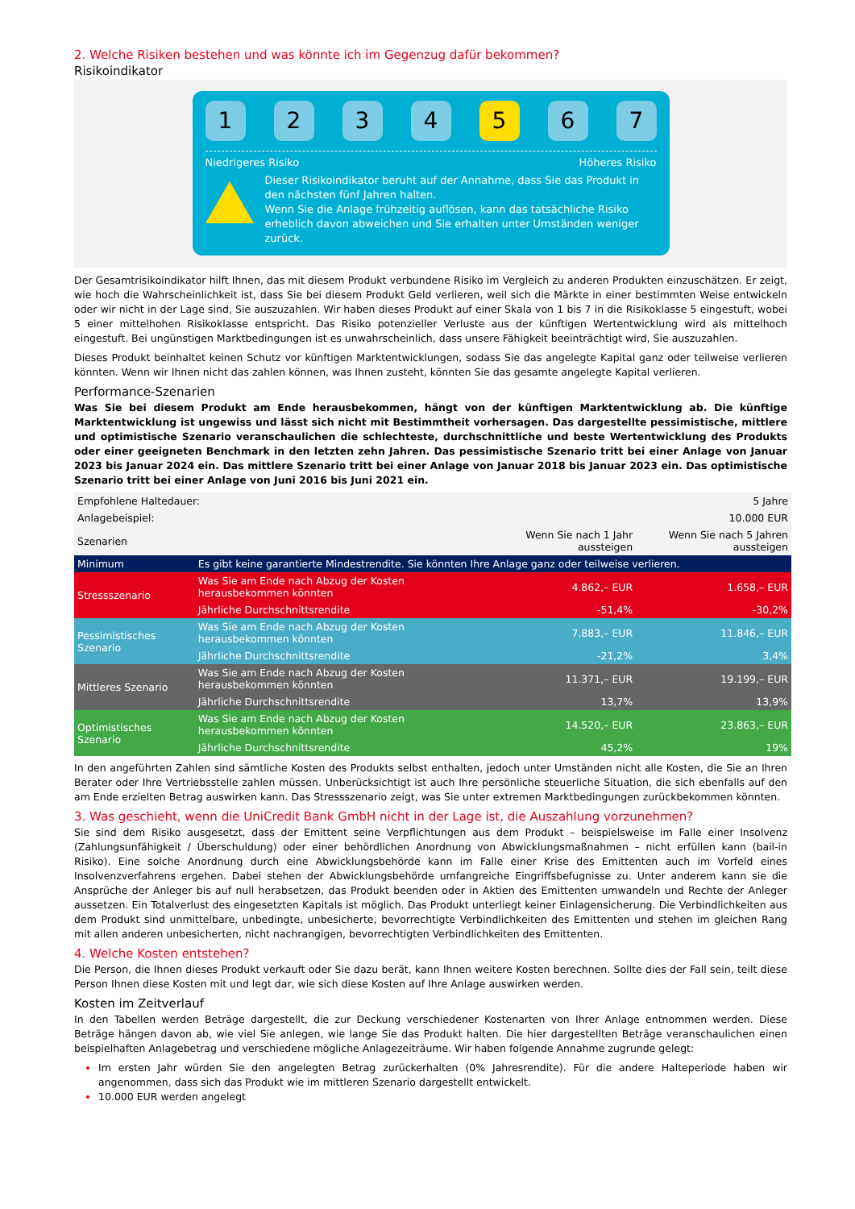2. Welche Risiken bestehen und was könnte ich im Gegenzug dafür bekommen?
Risikoindikator
1234 5 6 7
Niedrigeres Risiko Höheres Risiko
Dieser Risikoindikator beruht auf der Annahme, dass Sie das Produkt in den nächsten fünf Jahren halten.
Wenn Sie die Anlage frühzeitig auflösen, kann das tatsächliche Risiko erheblich davon abweichen und Sie erhalten unter Umständen weniger zurück.
Der Gesamtrisikoindikator hilft Ihnen, das mit diesem Produkt verbundene Risiko im Vergleich zu anderen Produkten einzuschätzen. Er zeigt, wie hoch die Wahrscheinlichkeit ist, dass Sie bei diesem Produkt Geld verlieren, weil sich die Märkte in einer bestimmten Weise entwickeln oder wir nicht in der Lage sind, Sie auszuzahlen. Wir haben dieses Produkt auf einer Skala von 1 bis 7 in die Risikoklasse 5 eingestuft, wobei 5 einer mittelhohen Risikoklasse entspricht. Das Risiko potenzieller Verluste aus der künftigen Wertentwicklung wird als mittelhoch eingestuft. Bei ungünstigen Marktbedingungen ist es unwahrscheinlich, dass unsere Fähigkeit beeinträchtigt wird, Sie auszuzahlen.
Dieses Produkt beinhaltet keinen Schutz vor künftigen Marktentwicklungen, sodass Sie das angelegte Kapital ganz oder teilweise verlieren könnten. Wenn wir Ihnen nicht das zahlen können, was Ihnen zusteht, könnten Sie das gesamte angelegte Kapital verlieren.
Performance-Szenarien
Was Sie bei diesem Produkt am Ende herausbekommen, hängt von der künftigen Marktentwicklung ab. Die künftige Marktentwicklung ist ungewiss und lässt sich nicht mit Bestimmtheit vorhersagen. Das dargestellte pessimistische, mittlere und optimistische Szenario veranschaulichen die schlechteste, durchschnittliche und beste Wertentwicklung des Produkts oder einer geeigneten Benchmark in den letzten zehn Jahren. Das pessimistische Szenario tritt bei einer Anlage von Januar 2023 bis Januar 2024 ein. Das mittlere Szenario tritt bei einer Anlage von Januar 2018 bis Januar 2023 ein. Das optimistische Szenario tritt bei einer Anlage von Juni 2016 bis Juni 2021 ein.
| Empfohlene Haltedauer: | | | 5 Jahre |
| Anlagebeispiel: | | | 10.000 EUR |
| Szenarien | | Wenn Sie nach 1 Jahr aussteigen | Wenn Sie nach 5 Jahren aussteigen |
| Minimum | Es gibt keine garantierte Mindestrendite. Sie könnten Ihre Anlage ganz oder teilweise verlieren. | | |
| Stressszenario | Was Sie am Ende nach Abzug der Kosten herausbekommen könnten | 4.862,– EUR | 1.658,– EUR |
| | Jährliche Durchschnittsrendite | -51,4% | -30,2% |
| Pessimistisches Szenario | Was Sie am Ende nach Abzug der Kosten herausbekommen könnten | 7.883,– EUR | 11.846,– EUR |
| | Jährliche Durchschnittsrendite | -21,2% | 3,4% |
| Mittleres Szenario | Was Sie am Ende nach Abzug der Kosten herausbekommen könnten | 11.371,– EUR | 19.199,– EUR |
| | Jährliche Durchschnittsrendite | 13,7% | 13,9% |
| Optimistisches Szenario | Was Sie am Ende nach Abzug der Kosten herausbekommen könnten | 14.520,– EUR | 23.863,– EUR |
| | Jährliche Durchschnittsrendite | 45,2% | 19% |
In den angeführten Zahlen sind sämtliche Kosten des Produkts selbst enthalten, jedoch unter Umständen nicht alle Kosten, die Sie an Ihren Berater oder Ihre Vertriebsstelle zahlen müssen. Unberücksichtigt ist auch Ihre persönliche steuerliche Situation, die sich ebenfalls auf den am Ende erzielten Betrag auswirken kann. Das Stressszenario zeigt, was Sie unter extremen Marktbedingungen zurückbekommen könnten.
3. Was geschieht, wenn die UniCredit Bank GmbH nicht in der Lage ist, die Auszahlung vorzunehmen?
Sie sind dem Risiko ausgesetzt, dass der Emittent seine Verpflichtungen aus dem Produkt – beispielsweise im Falle einer Insolvenz (Zahlungsunfähigkeit / Überschuldung) oder einer behördlichen Anordnung von Abwicklungsmaßnahmen – nicht erfüllen kann (bail-in Risiko). Eine solche Anordnung durch eine Abwicklungsbehörde kann im Falle einer Krise des Emittenten auch im Vorfeld eines Insolvenzverfahrens ergehen. Dabei stehen der Abwicklungsbehörde umfangreiche Eingriffsbefugnisse zu. Unter anderem kann sie die Ansprüche der Anleger bis auf null herabsetzen, das Produkt beenden oder in Aktien des Emittenten umwandeln und Rechte der Anleger aussetzen. Ein Totalverlust des eingesetzten Kapitals ist möglich. Das Produkt unterliegt keiner Einlagensicherung. Die Verbindlichkeiten aus dem Produkt sind unmittelbare, unbedingte, unbesicherte, bevorrechtigte Verbindlichkeiten des Emittenten und stehen im gleichen Rang mit allen anderen unbesicherten, nicht nachrangigen, bevorrechtigten Verbindlichkeiten des Emittenten.
4. Welche Kosten entstehen?
Die Person, die Ihnen dieses Produkt verkauft oder Sie dazu berät, kann Ihnen weitere Kosten berechnen. Sollte dies der Fall sein, teilt diese Person Ihnen diese Kosten mit und legt dar, wie sich diese Kosten auf Ihre Anlage auswirken werden.
Kosten im Zeitverlauf
In den Tabellen werden Beträge dargestellt, die zur Deckung verschiedener Kostenarten von Ihrer Anlage entnommen werden. Diese Beträge hängen davon ab, wie viel Sie anlegen, wie lange Sie das Produkt halten. Die hier dargestellten Beträge veranschaulichen einen beispielhaften Anlagebetrag und verschiedene mögliche Anlagezeiträume. Wir haben folgende Annahme zugrunde gelegt:
Im ersten Jahr würden Sie den angelegten Betrag zurückerhalten (0% Jahresrendite). Für die andere Halteperiode haben wir angenommen, dass sich das Produkt wie im mittleren Szenario dargestellt entwickelt.
10.000 EUR werden angelegt